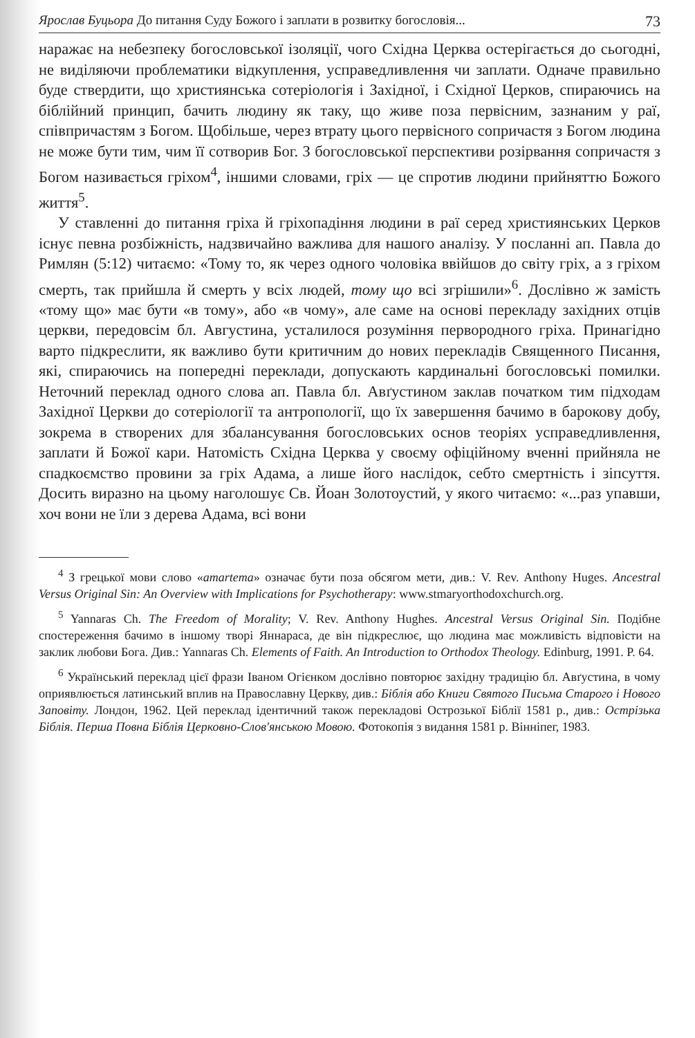Ярослав Буцьора До питання Суду Божого і заплати в розвитку богословія... 73
наражає на небезпеку богословської ізоляції, чого Східна Церква остерігається до сьогодні, не виділяючи проблематики відкуплення, усправедливлення чи заплати. Одначе правильно буде ствердити, що християнська сотеріологія і Західної, і Східної Церков, спираючись на біблійний принцип, бачить людину як таку, що живе поза первісним, зазнаним у раї, співпричастям з Богом. Щобільше, через втрату цього первісного сопричастя з Богом людина не може бути тим, чим її сотворив Бог. З богословської перспективи розірвання сопричастя з Богом називається гріхом<sup>4</sup>, іншими словами, гріх — це спротив людини прийняттю Божого життя<sup>5</sup>.
У ставленні до питання гріха й гріхопадіння людини в раї серед християнських Церков існує певна розбіжність, надзвичайно важлива для нашого аналізу. У посланні ап. Павла до Римлян (5:12) читаємо: «Тому то, як через одного чоловіка ввійшов до світу гріх, а з гріхом смерть, так прийшла й смерть у всіх людей, тому що всі згрішили»<sup>6</sup>. Дослівно ж замість «тому що» має бути «в тому», або «в чому», але саме на основі перекладу західних отців церкви, передовсім бл. Августина, усталилося розуміння первородного гріха. Принагідно варто підкреслити, як важливо бути критичним до нових перекладів Священного Писання, які, спираючись на попередні переклади, допускають кардинальні богословські помилки. Неточний переклад одного слова ап. Павла бл. Авґустином заклав початком тим підходам Західної Церкви до сотеріології та антропології, що їх завершення бачимо в бароковy добу, зокрема в створених для збалансування богословських основ теоріях усправедливлення, заплати й Божої кари. Натомість Східна Церква у своєму офіційному вченні прийняла не спадкоємство провини за гріх Адама, а лише його наслідок, себто смертність і зіпсуття. Досить виразно на цьому наголошує Св. Йоан Золотоустий, у якого читаємо: «...раз упавши, хоч вони не їли з дерева Адама, всі вони
<sup>4</sup> З грецької мови слово «amartema» означає бути поза обсягом мети, див.: V. Rev. Anthony Huges. Ancestral Versus Original Sin: An Overview with Implications for Psychotherapy: www.stmaryorthodoxchurch.org.
<sup>5</sup> Yannaras Ch. The Freedom of Morality; V. Rev. Anthony Hughes. Ancestral Versus Original Sin. Подібне спостереження бачимо в іншому творі Яннараса, де він підкреслює, що людина має можливість відповісти на заклик любови Бога. Див.: Yannaras Ch. Elements of Faith. An Introduction to Orthodox Theology. Edinburg, 1991. P. 64.
<sup>6</sup> Український переклад цієї фрази Іваном Огієнком дослівно повторює західну традицію бл. Авґустина, в чому оприявлюється латинський вплив на Православну Церкву, див.: Біблія або Книги Святого Письма Старого і Нового Заповіту. Лондон, 1962. Цей переклад ідентичний також перекладові Острозької Біблії 1581 р., див.: Острізька Біблія. Перша Повна Біблія Церковно-Слов'янською Мовою. Фотокопія з видання 1581 р. Вінніпег, 1983.